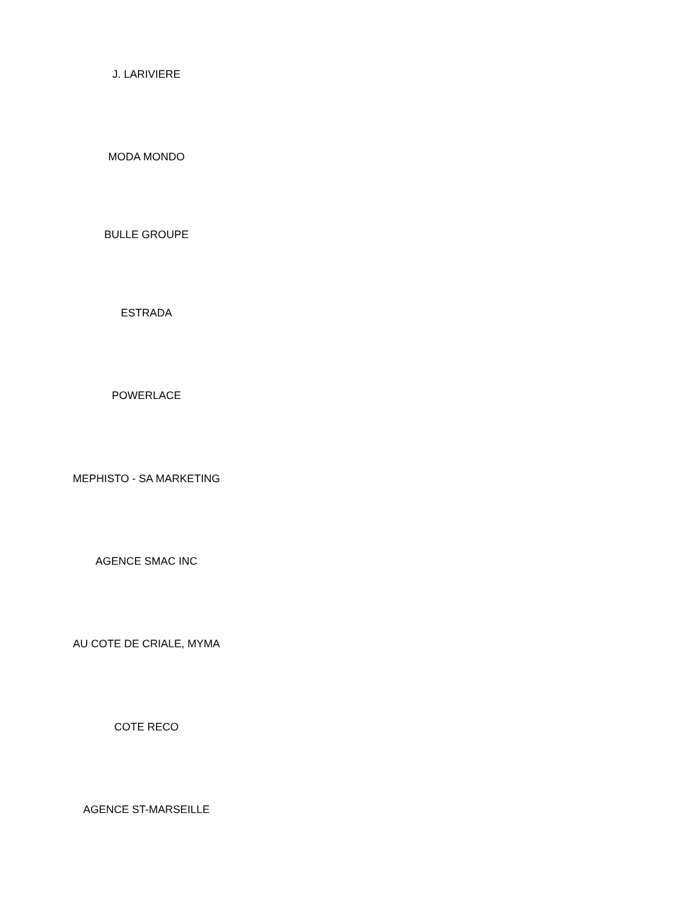J. LARIVIERE
MODA MONDO
BULLE GROUPE
ESTRADA
POWERLACE
MEPHISTO - SA MARKETING
AGENCE SMAC INC
AU COTE DE CRIALE, MYMA
COTE RECO
AGENCE ST-MARSEILLE